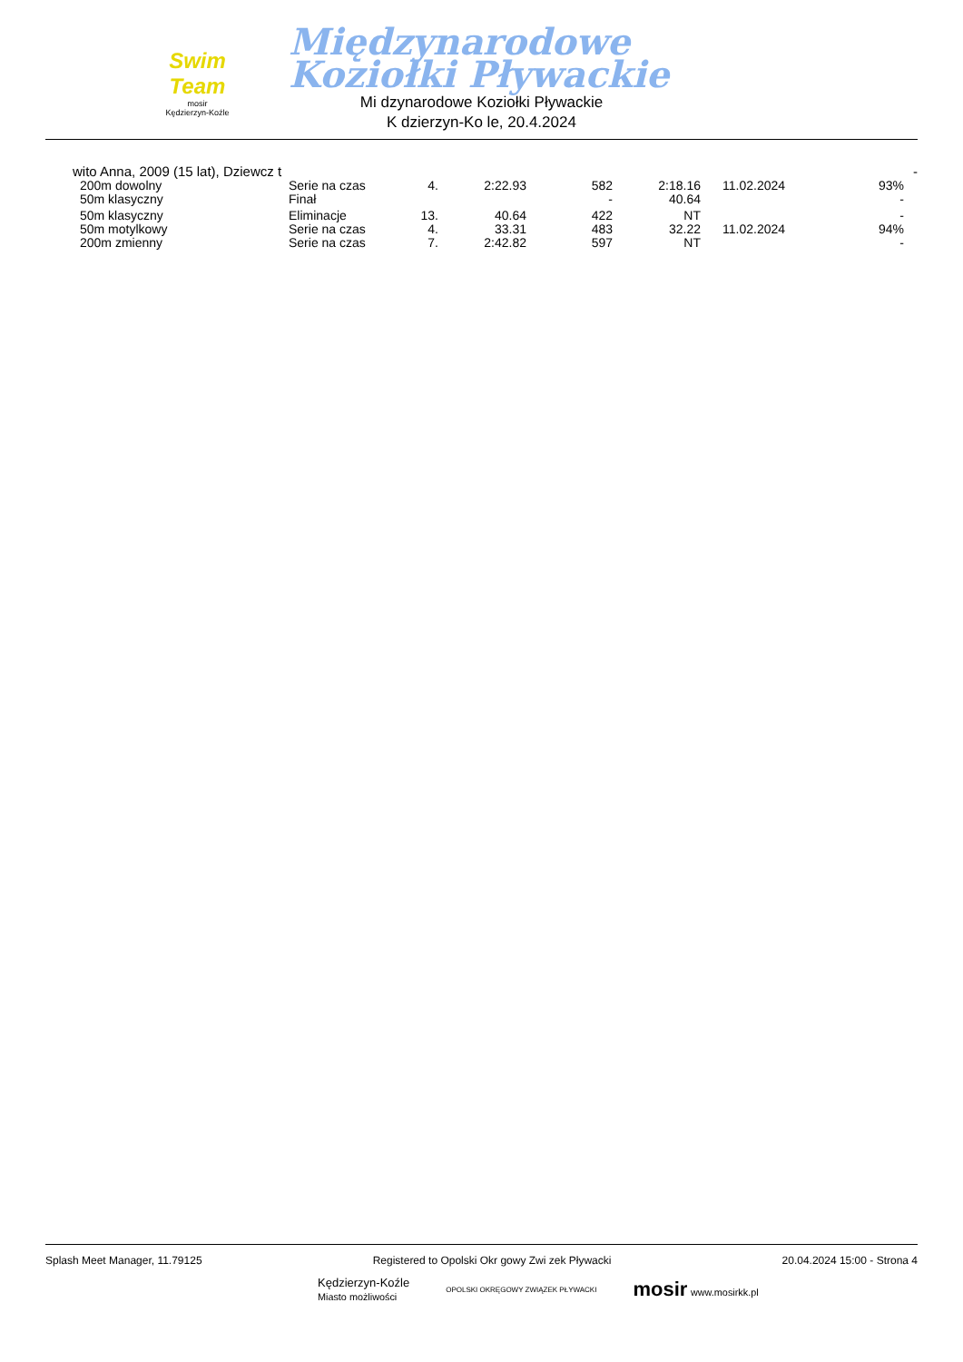Swim Team
mosir
Kędzierzyn-Koźle
Międzynarodowe
Koziołki Pływackie
Mi dzynarodowe Koziołki Pływackie
K dzierzyn-Ko le, 20.4.2024
wito Anna, 2009 (15 lat), Dziewcz t -
| 200m dowolny | Serie na czas | 4. | 2:22.93 | 582 | 2:18.16 | 11.02.2024 | 93% |
| 50m klasyczny | Finał | | | - | 40.64 | | - |
| 50m klasyczny | Eliminacje | 13. | 40.64 | 422 | NT | | - |
| 50m motylkowy | Serie na czas | 4. | 33.31 | 483 | 32.22 | 11.02.2024 | 94% |
| 200m zmienny | Serie na czas | 7. | 2:42.82 | 597 | NT | | - |
Splash Meet Manager, 11.79125 Registered to Opolski Okr gowy Zwi zek Pływacki 20.04.2024 15:00 - Strona 4
Kędzierzyn-Koźle
Miasto możliwości OPOLSKI OKRĘGOWY ZWIĄZEK PŁYWACKI mosir www.mosirkk.pl